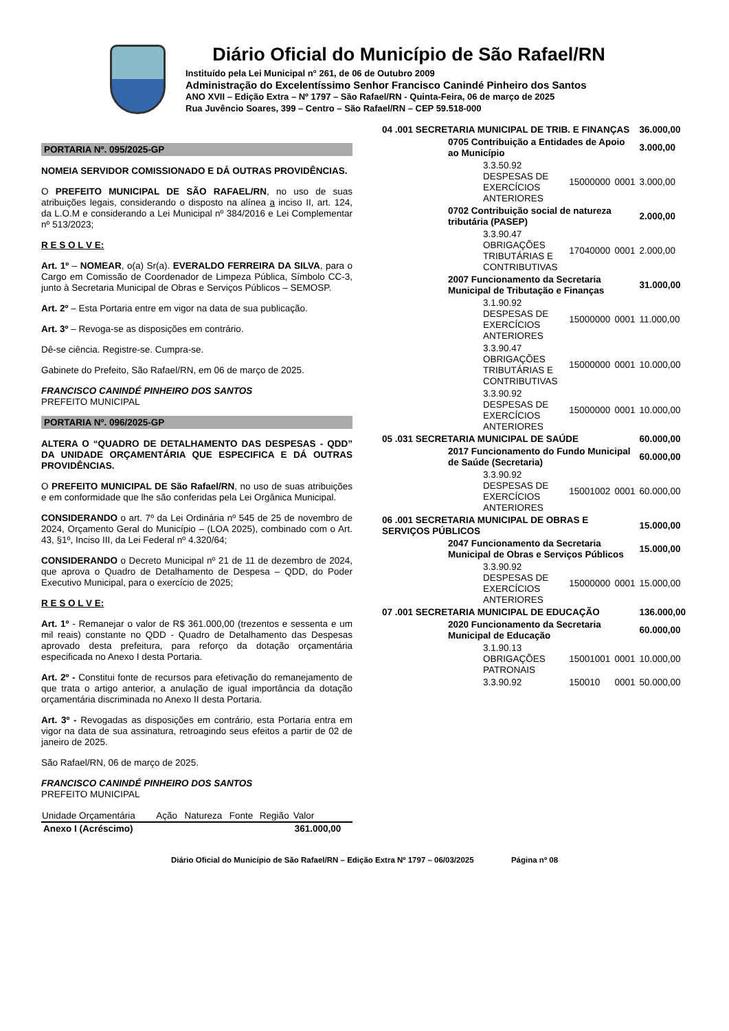Diário Oficial do Município de São Rafael/RN
Instituído pela Lei Municipal n° 261, de 06 de Outubro 2009
Administração do Excelentíssimo Senhor Francisco Canindé Pinheiro dos Santos
ANO XVII – Edição Extra – Nº 1797 – São Rafael/RN - Quinta-Feira, 06 de março de 2025
Rua Juvêncio Soares, 399 – Centro – São Rafael/RN – CEP 59.518-000
PORTARIA Nº. 095/2025-GP
NOMEIA SERVIDOR COMISSIONADO E DÁ OUTRAS PROVIDÊNCIAS.
O PREFEITO MUNICIPAL DE SÃO RAFAEL/RN, no uso de suas atribuições legais, considerando o disposto na alínea a inciso II, art. 124, da L.O.M e considerando a Lei Municipal nº 384/2016 e Lei Complementar nº 513/2023;
R E S O L V E:
Art. 1º – NOMEAR, o(a) Sr(a). EVERALDO FERREIRA DA SILVA, para o Cargo em Comissão de Coordenador de Limpeza Pública, Símbolo CC-3, junto à Secretaria Municipal de Obras e Serviços Públicos – SEMOSP.
Art. 2º – Esta Portaria entre em vigor na data de sua publicação.
Art. 3º – Revoga-se as disposições em contrário.
Dê-se ciência. Registre-se. Cumpra-se.
Gabinete do Prefeito, São Rafael/RN, em 06 de março de 2025.
FRANCISCO CANINDÉ PINHEIRO DOS SANTOS
PREFEITO MUNICIPAL
PORTARIA Nº. 096/2025-GP
ALTERA O “QUADRO DE DETALHAMENTO DAS DESPESAS - QDD” DA UNIDADE ORÇAMENTÁRIA QUE ESPECIFICA E DÁ OUTRAS PROVIDÊNCIAS.
O PREFEITO MUNICIPAL DE São Rafael/RN, no uso de suas atribuições e em conformidade que lhe são conferidas pela Lei Orgânica Municipal.
CONSIDERANDO o art. 7º da Lei Ordinária nº 545 de 25 de novembro de 2024, Orçamento Geral do Município – (LOA 2025), combinado com o Art. 43, §1º, Inciso III, da Lei Federal nº 4.320/64;
CONSIDERANDO o Decreto Municipal nº 21 de 11 de dezembro de 2024, que aprova o Quadro de Detalhamento de Despesa – QDD, do Poder Executivo Municipal, para o exercício de 2025;
R E S O L V E:
Art. 1º - Remanejar o valor de R$ 361.000,00 (trezentos e sessenta e um mil reais) constante no QDD - Quadro de Detalhamento das Despesas aprovado desta prefeitura, para reforço da dotação orçamentária especificada no Anexo I desta Portaria.
Art. 2º - Constitui fonte de recursos para efetivação do remanejamento de que trata o artigo anterior, a anulação de igual importância da dotação orçamentária discriminada no Anexo II desta Portaria.
Art. 3º - Revogadas as disposições em contrário, esta Portaria entra em vigor na data de sua assinatura, retroagindo seus efeitos a partir de 02 de janeiro de 2025.
São Rafael/RN, 06 de março de 2025.
FRANCISCO CANINDÉ PINHEIRO DOS SANTOS
PREFEITO MUNICIPAL
| Unidade Orçamentária | Ação | Natureza | Fonte | Região | Valor |
| --- | --- | --- | --- | --- | --- |
| Anexo I (Acréscimo) | | | | | 361.000,00 |
| 04 .001 SECRETARIA MUNICIPAL DE TRIB. E FINANÇAS | | | | | 36.000,00 |
| | 0705 Contribuição a Entidades de Apoio ao Município | | | | 3.000,00 |
| | | 3.3.50.92 DESPESAS DE EXERCÍCIOS ANTERIORES | 15000000 | 0001 | 3.000,00 |
| | 0702 Contribuição social de natureza tributária (PASEP) | | | | 2.000,00 |
| | | 3.3.90.47 OBRIGAÇÕES TRIBUTÁRIAS E CONTRIBUTIVAS | 17040000 | 0001 | 2.000,00 |
| | 2007 Funcionamento da Secretaria Municipal de Tributação e Finanças | | | | 31.000,00 |
| | | 3.1.90.92 DESPESAS DE EXERCÍCIOS ANTERIORES | 15000000 | 0001 | 11.000,00 |
| | | 3.3.90.47 OBRIGAÇÕES TRIBUTÁRIAS E CONTRIBUTIVAS | 15000000 | 0001 | 10.000,00 |
| | | 3.3.90.92 DESPESAS DE EXERCÍCIOS ANTERIORES | 15000000 | 0001 | 10.000,00 |
| 05 .031 SECRETARIA MUNICIPAL DE SAÚDE | | | | | 60.000,00 |
| | 2017 Funcionamento do Fundo Municipal de Saúde (Secretaria) | | | | 60.000,00 |
| | | 3.3.90.92 DESPESAS DE EXERCÍCIOS ANTERIORES | 15001002 | 0001 | 60.000,00 |
| 06 .001 SECRETARIA MUNICIPAL DE OBRAS E SERVIÇOS PÚBLICOS | | | | | 15.000,00 |
| | 2047 Funcionamento da Secretaria Municipal de Obras e Serviços Públicos | | | | 15.000,00 |
| | | 3.3.90.92 DESPESAS DE EXERCÍCIOS ANTERIORES | 15000000 | 0001 | 15.000,00 |
| 07 .001 SECRETARIA MUNICIPAL DE EDUCAÇÃO | | | | | 136.000,00 |
| | 2020 Funcionamento da Secretaria Municipal de Educação | | | | 60.000,00 |
| | | 3.1.90.13 OBRIGAÇÕES PATRONAIS | 15001001 | 0001 | 10.000,00 |
| | | 3.3.90.92 | 150010 | 0001 | 50.000,00 |
Diário Oficial do Município de São Rafael/RN – Edição Extra Nº 1797 – 06/03/2025 Página nº 08